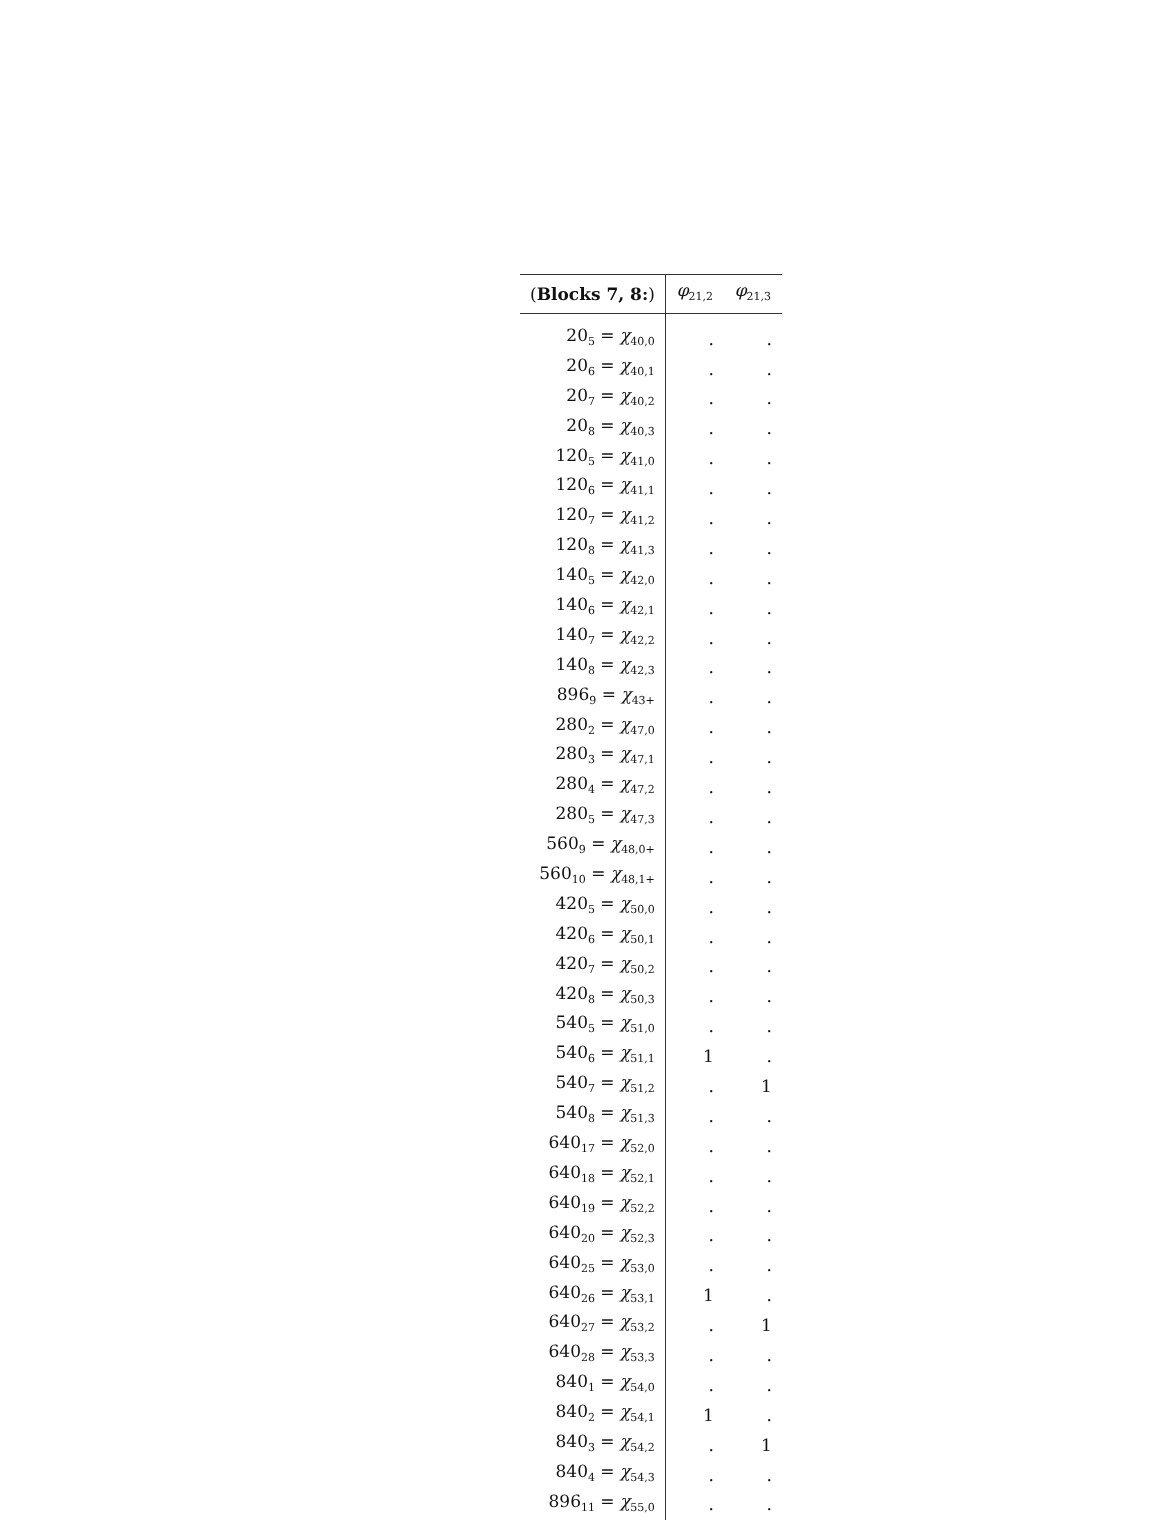| ( Blocks 7, 8: ) | φ<sub>21,2</sub> | φ<sub>21,3</sub> |
| --- | --- | --- |
| 20<sub>5</sub> = χ<sub>40,0</sub> | . | . |
| 20<sub>6</sub> = χ<sub>40,1</sub> | . | . |
| 20<sub>7</sub> = χ<sub>40,2</sub> | . | . |
| 20<sub>8</sub> = χ<sub>40,3</sub> | . | . |
| 120<sub>5</sub> = χ<sub>41,0</sub> | . | . |
| 120<sub>6</sub> = χ<sub>41,1</sub> | . | . |
| 120<sub>7</sub> = χ<sub>41,2</sub> | . | . |
| 120<sub>8</sub> = χ<sub>41,3</sub> | . | . |
| 140<sub>5</sub> = χ<sub>42,0</sub> | . | . |
| 140<sub>6</sub> = χ<sub>42,1</sub> | . | . |
| 140<sub>7</sub> = χ<sub>42,2</sub> | . | . |
| 140<sub>8</sub> = χ<sub>42,3</sub> | . | . |
| 896<sub>9</sub> = χ<sub>43+</sub> | . | . |
| 280<sub>2</sub> = χ<sub>47,0</sub> | . | . |
| 280<sub>3</sub> = χ<sub>47,1</sub> | . | . |
| 280<sub>4</sub> = χ<sub>47,2</sub> | . | . |
| 280<sub>5</sub> = χ<sub>47,3</sub> | . | . |
| 560<sub>9</sub> = χ<sub>48,0+</sub> | . | . |
| 560<sub>10</sub> = χ<sub>48,1+</sub> | . | . |
| 420<sub>5</sub> = χ<sub>50,0</sub> | . | . |
| 420<sub>6</sub> = χ<sub>50,1</sub> | . | . |
| 420<sub>7</sub> = χ<sub>50,2</sub> | . | . |
| 420<sub>8</sub> = χ<sub>50,3</sub> | . | . |
| 540<sub>5</sub> = χ<sub>51,0</sub> | . | . |
| 540<sub>6</sub> = χ<sub>51,1</sub> | 1 | . |
| 540<sub>7</sub> = χ<sub>51,2</sub> | . | 1 |
| 540<sub>8</sub> = χ<sub>51,3</sub> | . | . |
| 640<sub>17</sub> = χ<sub>52,0</sub> | . | . |
| 640<sub>18</sub> = χ<sub>52,1</sub> | . | . |
| 640<sub>19</sub> = χ<sub>52,2</sub> | . | . |
| 640<sub>20</sub> = χ<sub>52,3</sub> | . | . |
| 640<sub>25</sub> = χ<sub>53,0</sub> | . | . |
| 640<sub>26</sub> = χ<sub>53,1</sub> | 1 | . |
| 640<sub>27</sub> = χ<sub>53,2</sub> | . | 1 |
| 640<sub>28</sub> = χ<sub>53,3</sub> | . | . |
| 840<sub>1</sub> = χ<sub>54,0</sub> | . | . |
| 840<sub>2</sub> = χ<sub>54,1</sub> | 1 | . |
| 840<sub>3</sub> = χ<sub>54,2</sub> | . | 1 |
| 840<sub>4</sub> = χ<sub>54,3</sub> | . | . |
| 896<sub>11</sub> = χ<sub>55,0</sub> | . | . |